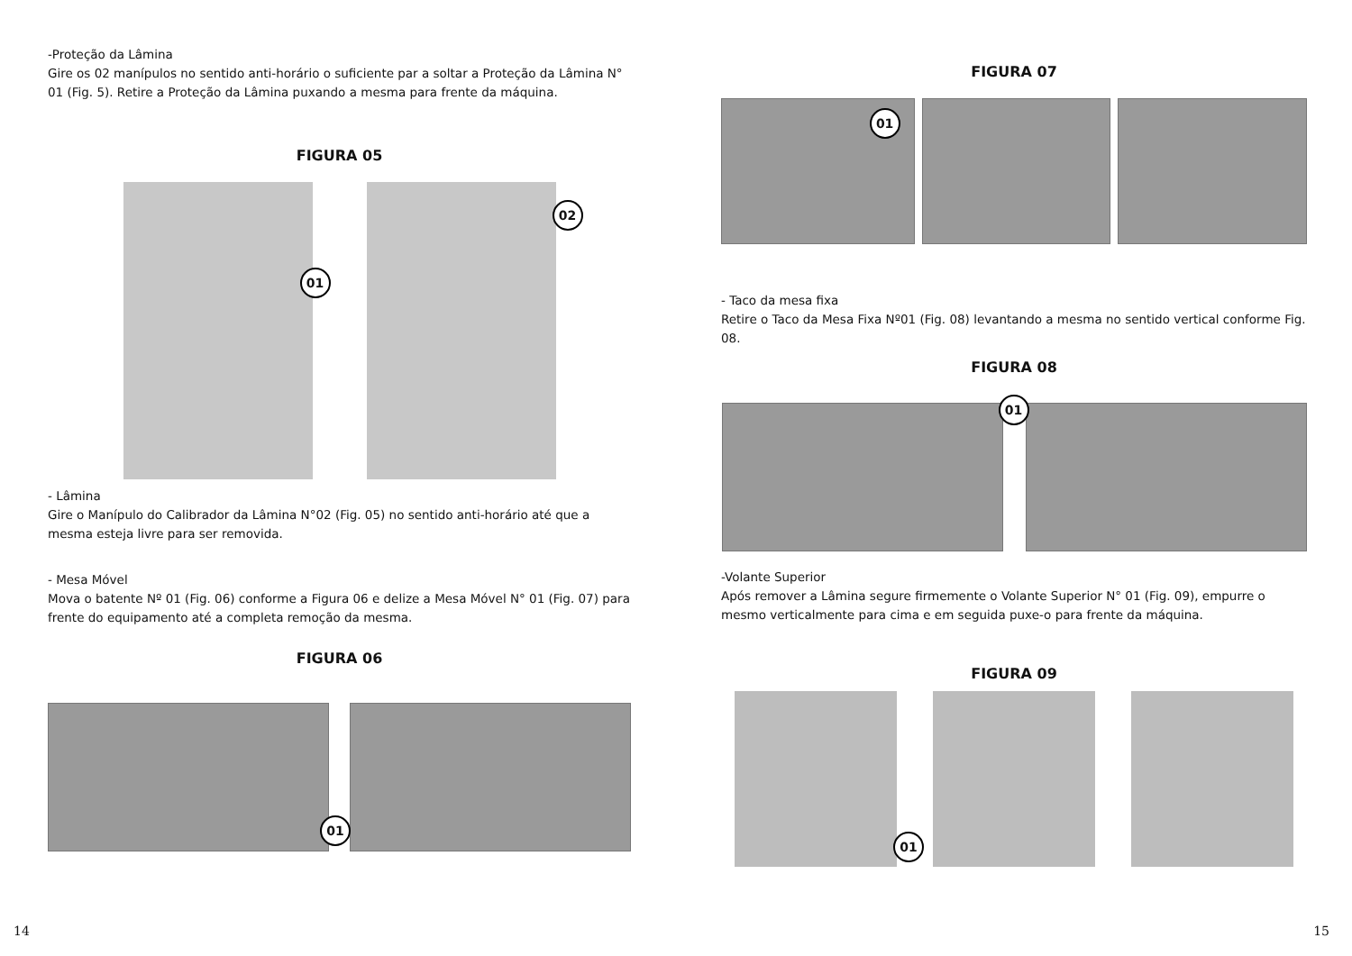-Proteção da Lâmina
Gire os 02 manípulos no sentido anti-horário o suficiente par a soltar a Proteção da Lâmina N° 01 (Fig. 5). Retire a Proteção da Lâmina puxando a mesma para frente da máquina.
FIGURA 05
01
02
- Lâmina
Gire o Manípulo do Calibrador da Lâmina N°02 (Fig. 05) no sentido anti-horário até que a mesma esteja livre para ser removida.
- Mesa Móvel
Mova o batente Nº 01 (Fig. 06) conforme a Figura 06 e delize a Mesa Móvel N° 01 (Fig. 07) para frente do equipamento até a completa remoção da mesma.
FIGURA 06
01
14
FIGURA 07
01
- Taco da mesa fixa
Retire o Taco da Mesa Fixa Nº01 (Fig. 08) levantando a mesma no sentido vertical conforme Fig. 08.
FIGURA 08
01
-Volante Superior
Após remover a Lâmina segure firmemente o Volante Superior N° 01 (Fig. 09), empurre o mesmo verticalmente para cima e em seguida puxe-o para frente da máquina.
FIGURA 09
01
15